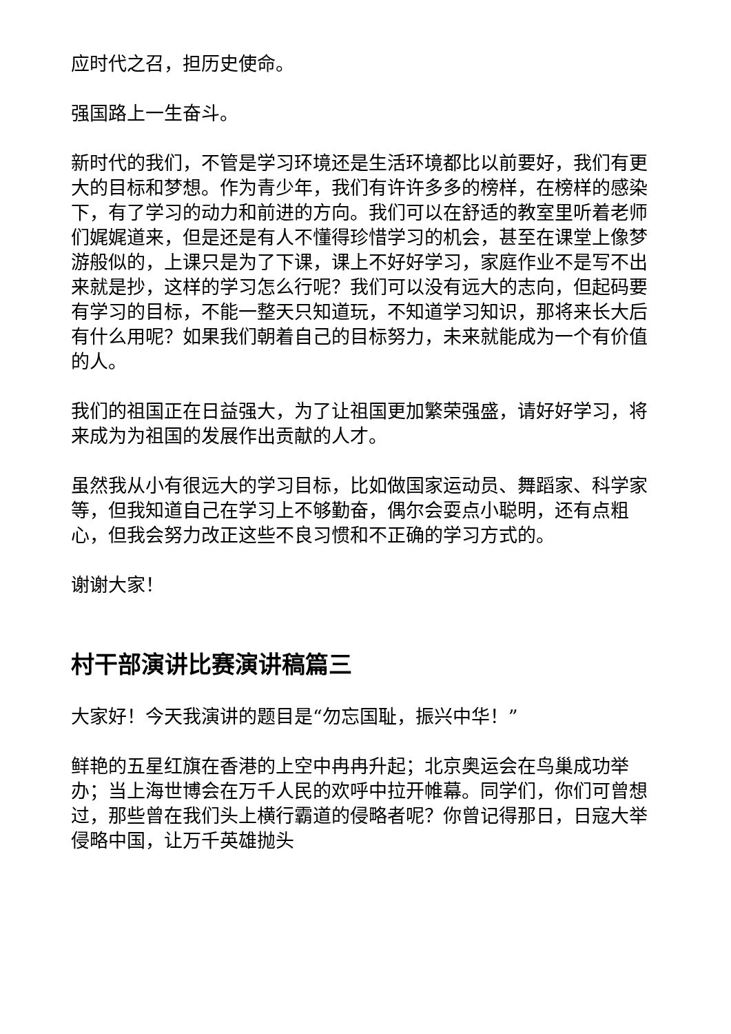应时代之召，担历史使命。
强国路上一生奋斗。
新时代的我们，不管是学习环境还是生活环境都比以前要好，我们有更大的目标和梦想。作为青少年，我们有许许多多的榜样，在榜样的感染下，有了学习的动力和前进的方向。我们可以在舒适的教室里听着老师们娓娓道来，但是还是有人不懂得珍惜学习的机会，甚至在课堂上像梦游般似的，上课只是为了下课，课上不好好学习，家庭作业不是写不出来就是抄，这样的学习怎么行呢？我们可以没有远大的志向，但起码要有学习的目标，不能一整天只知道玩，不知道学习知识，那将来长大后有什么用呢？如果我们朝着自己的目标努力，未来就能成为一个有价值的人。
我们的祖国正在日益强大，为了让祖国更加繁荣强盛，请好好学习，将来成为为祖国的发展作出贡献的人才。
虽然我从小有很远大的学习目标，比如做国家运动员、舞蹈家、科学家等，但我知道自己在学习上不够勤奋，偶尔会耍点小聪明，还有点粗心，但我会努力改正这些不良习惯和不正确的学习方式的。
谢谢大家！
村干部演讲比赛演讲稿篇三
大家好！今天我演讲的题目是“勿忘国耻，振兴中华！”
鲜艳的五星红旗在香港的上空中冉冉升起；北京奥运会在鸟巢成功举办；当上海世博会在万千人民的欢呼中拉开帷幕。同学们，你们可曾想过，那些曾在我们头上横行霸道的侵略者呢？你曾记得那日，日寇大举侵略中国，让万千英雄抛头